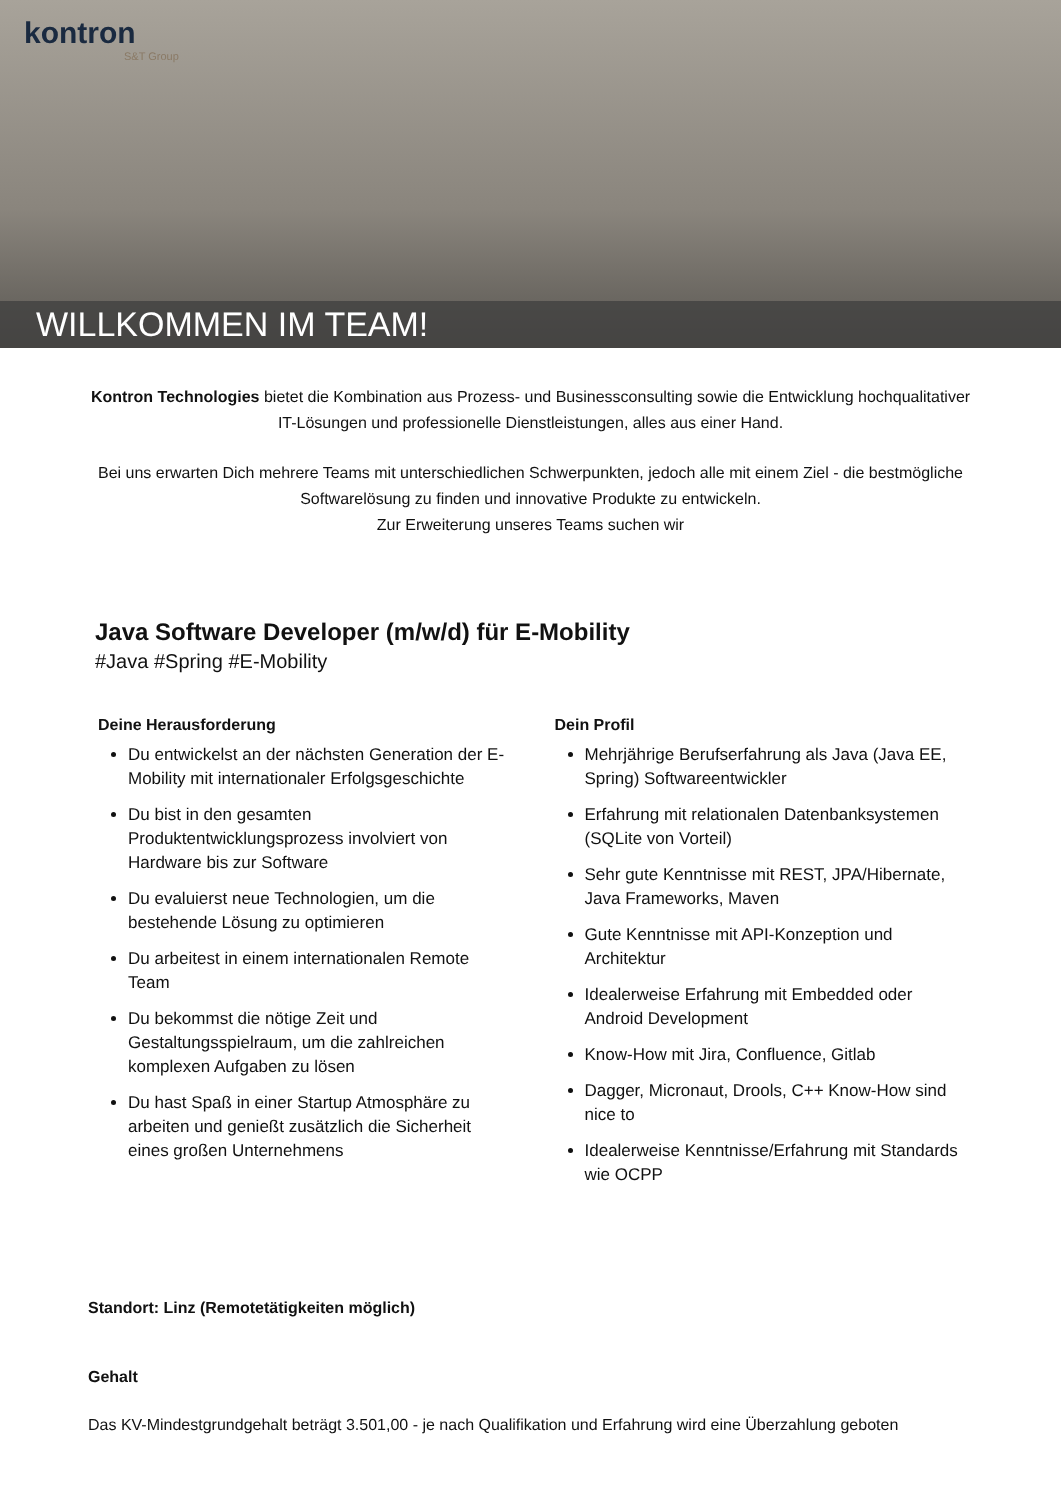kontron
S&T Group
WILLKOMMEN IM TEAM!
Kontron Technologies bietet die Kombination aus Prozess- und Businessconsulting sowie die Entwicklung hochqualitativer IT-Lösungen und professionelle Dienstleistungen, alles aus einer Hand.
Bei uns erwarten Dich mehrere Teams mit unterschiedlichen Schwerpunkten, jedoch alle mit einem Ziel - die bestmögliche Softwarelösung zu finden und innovative Produkte zu entwickeln.
Zur Erweiterung unseres Teams suchen wir
Java Software Developer (m/w/d) für E-Mobility
#Java #Spring #E-Mobility
Deine Herausforderung
Du entwickelst an der nächsten Generation der E-Mobility mit internationaler Erfolgsgeschichte
Du bist in den gesamten Produktentwicklungsprozess involviert von Hardware bis zur Software
Du evaluierst neue Technologien, um die bestehende Lösung zu optimieren
Du arbeitest in einem internationalen Remote Team
Du bekommst die nötige Zeit und Gestaltungsspielraum, um die zahlreichen komplexen Aufgaben zu lösen
Du hast Spaß in einer Startup Atmosphäre zu arbeiten und genießt zusätzlich die Sicherheit eines großen Unternehmens
Dein Profil
Mehrjährige Berufserfahrung als Java (Java EE, Spring) Softwareentwickler
Erfahrung mit relationalen Datenbanksystemen (SQLite von Vorteil)
Sehr gute Kenntnisse mit REST, JPA/Hibernate, Java Frameworks, Maven
Gute Kenntnisse mit API-Konzeption und Architektur
Idealerweise Erfahrung mit Embedded oder Android Development
Know-How mit Jira, Confluence, Gitlab
Dagger, Micronaut, Drools, C++ Know-How sind nice to
Idealerweise Kenntnisse/Erfahrung mit Standards wie OCPP
Standort: Linz (Remotetätigkeiten möglich)
Gehalt
Das KV-Mindestgrundgehalt beträgt 3.501,00 - je nach Qualifikation und Erfahrung wird eine Überzahlung geboten